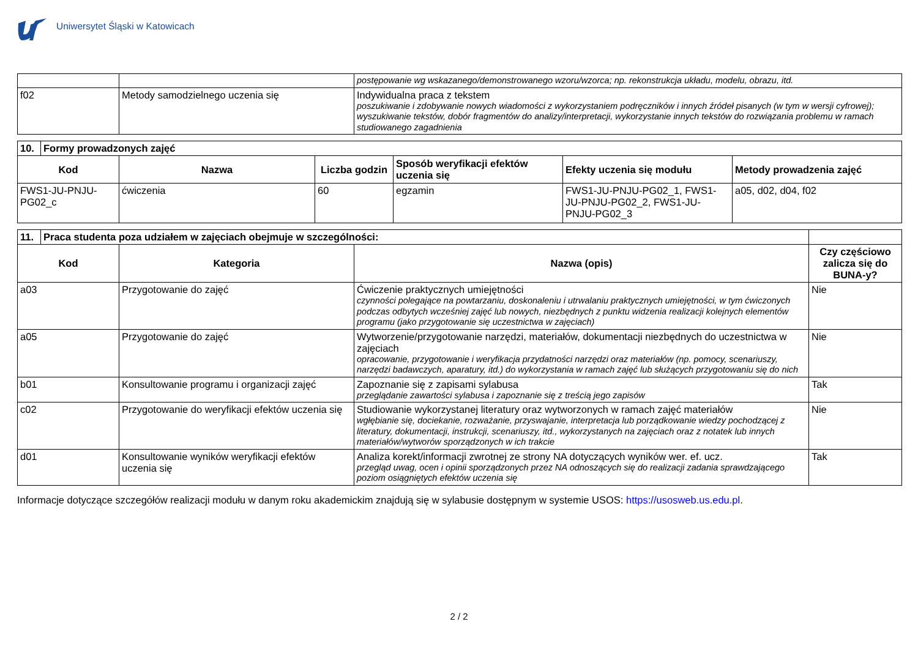Uniwersytet Śląski w Katowicach
| | | postępowanie wg wskazanego/demonstrowanego wzoru/wzorca; np. rekonstrukcja układu, modelu, obrazu, itd. |
| f02 | Metody samodzielnego uczenia się | Indywidualna praca z tekstem poszukiwanie i zdobywanie nowych wiadomości z wykorzystaniem podręczników i innych źródeł pisanych (w tym w wersji cyfrowej); wyszukiwanie tekstów, dobór fragmentów do analizy/interpretacji, wykorzystanie innych tekstów do rozwiązania problemu w ramach studiowanego zagadnienia |
| 10. | Formy prowadzonych zajęć | | | | | |
| Kod | | Nazwa | Liczba godzin | Sposób weryfikacji efektów uczenia się | Efekty uczenia się modułu | Metody prowadzenia zajęć |
| FWS1-JU-PNJU-PG02_c | | ćwiczenia | 60 | egzamin | FWS1-JU-PNJU-PG02_1, FWS1-JU-PNJU-PG02_2, FWS1-JU-PNJU-PG02_3 | a05, d02, d04, f02 |
| 11. | Praca studenta poza udziałem w zajęciach obejmuje w szczególności: | | | |
| Kod | | Kategoria | Nazwa (opis) | Czy częściowo zalicza się do BUNA-y? |
| a03 | | Przygotowanie do zajęć | Ćwiczenie praktycznych umiejętności czynności polegające na powtarzaniu, doskonaleniu i utrwalaniu praktycznych umiejętności, w tym ćwiczonych podczas odbytych wcześniej zajęć lub nowych, niezbędnych z punktu widzenia realizacji kolejnych elementów programu (jako przygotowanie się uczestnictwa w zajęciach) | Nie |
| a05 | | Przygotowanie do zajęć | Wytworzenie/przygotowanie narzędzi, materiałów, dokumentacji niezbędnych do uczestnictwa w zajęciach opracowanie, przygotowanie i weryfikacja przydatności narzędzi oraz materiałów (np. pomocy, scenariuszy, narzędzi badawczych, aparatury, itd.) do wykorzystania w ramach zajęć lub służących przygotowaniu się do nich | Nie |
| b01 | | Konsultowanie programu i organizacji zajęć | Zapoznanie się z zapisami sylabusa przeglądanie zawartości sylabusa i zapoznanie się z treścią jego zapisów | Tak |
| c02 | | Przygotowanie do weryfikacji efektów uczenia się | Studiowanie wykorzystanej literatury oraz wytworzonych w ramach zajęć materiałów wgłębianie się, dociekanie, rozważanie, przyswajanie, interpretacja lub porządkowanie wiedzy pochodzącej z literatury, dokumentacji, instrukcji, scenariuszy, itd., wykorzystanych na zajęciach oraz z notatek lub innych materiałów/wytworów sporządzonych w ich trakcie | Nie |
| d01 | | Konsultowanie wyników weryfikacji efektów uczenia się | Analiza korekt/informacji zwrotnej ze strony NA dotyczących wyników wer. ef. ucz. przegląd uwag, ocen i opinii sporządzonych przez NA odnoszących się do realizacji zadania sprawdzającego poziom osiągniętych efektów uczenia się | Tak |
Informacje dotyczące szczegółów realizacji modułu w danym roku akademickim znajdują się w sylabusie dostępnym w systemie USOS: https://usosweb.us.edu.pl.
2 / 2